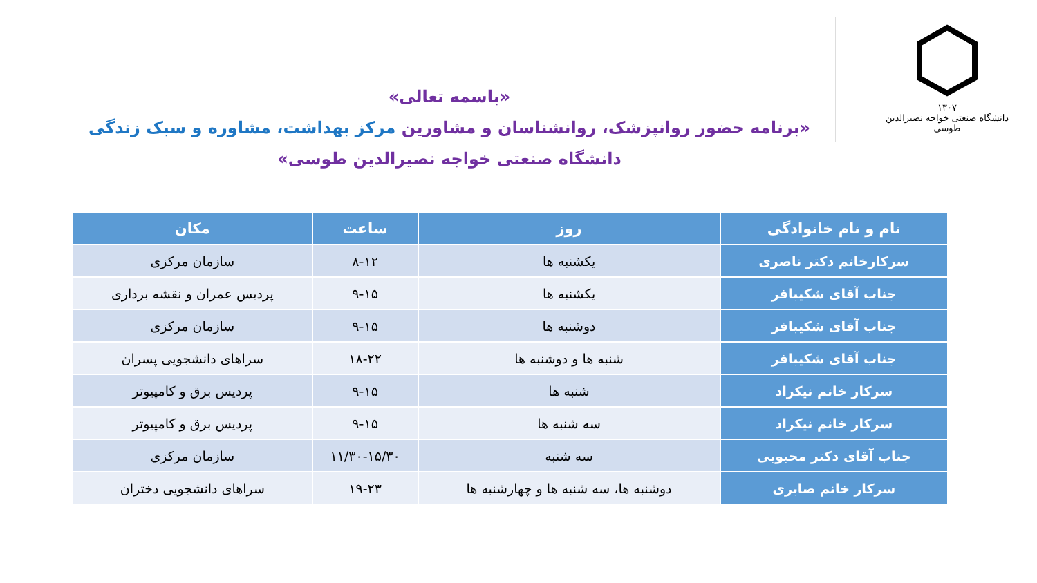۱۳۰۷
دانشگاه صنعتی خواجه نصیرالدین طوسی
«باسمه تعالی»
«برنامه حضور روانپزشک، روانشناسان و مشاورین مرکز بهداشت، مشاوره و سبک زندگی
دانشگاه صنعتی خواجه نصیرالدین طوسی»
| نام و نام خانوادگی | روز | ساعت | مکان |
| --- | --- | --- | --- |
| سرکارخانم دکتر ناصری | یکشنبه ها | ۸-۱۲ | سازمان مرکزی |
| جناب آقای شکیبافر | یکشنبه ها | ۹-۱۵ | پردیس عمران و نقشه برداری |
| جناب آقای شکیبافر | دوشنبه ها | ۹-۱۵ | سازمان مرکزی |
| جناب آقای شکیبافر | شنبه ها و دوشنبه ها | ۱۸-۲۲ | سراهای دانشجویی پسران |
| سرکار خانم نیکراد | شنبه ها | ۹-۱۵ | پردیس برق و کامپیوتر |
| سرکار خانم نیکراد | سه شنبه ها | ۹-۱۵ | پردیس برق و کامپیوتر |
| جناب آقای دکتر محبوبی | سه شنبه | ۱۱/۳۰-۱۵/۳۰ | سازمان مرکزی |
| سرکار خانم صابری | دوشنبه ها، سه شنبه ها و چهارشنبه ها | ۱۹-۲۳ | سراهای دانشجویی دختران |